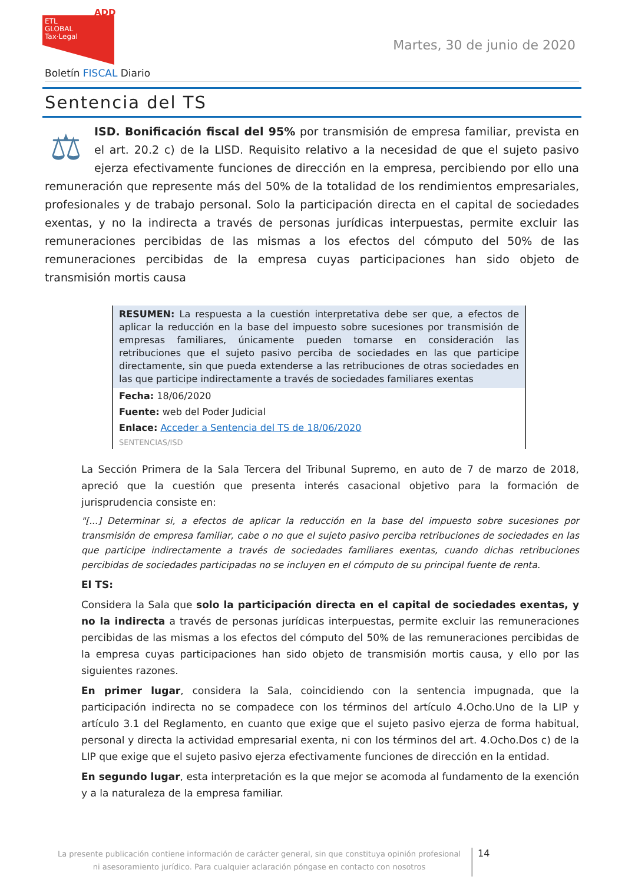ADD
ETL
GLOBAL
Tax·Legal
Martes, 30 de junio de 2020
Boletín FISCAL Diario
Sentencia del TS
⚖
ISD. Bonificación fiscal del 95% por transmisión de empresa familiar, prevista en el art. 20.2 c) de la LISD. Requisito relativo a la necesidad de que el sujeto pasivo ejerza efectivamente funciones de dirección en la empresa, percibiendo por ello una remuneración que represente más del 50% de la totalidad de los rendimientos empresariales, profesionales y de trabajo personal. Solo la participación directa en el capital de sociedades exentas, y no la indirecta a través de personas jurídicas interpuestas, permite excluir las remuneraciones percibidas de las mismas a los efectos del cómputo del 50% de las remuneraciones percibidas de la empresa cuyas participaciones han sido objeto de transmisión mortis causa
RESUMEN: La respuesta a la cuestión interpretativa debe ser que, a efectos de aplicar la reducción en la base del impuesto sobre sucesiones por transmisión de empresas familiares, únicamente pueden tomarse en consideración las retribuciones que el sujeto pasivo perciba de sociedades en las que participe directamente, sin que pueda extenderse a las retribuciones de otras sociedades en las que participe indirectamente a través de sociedades familiares exentas
Fecha: 18/06/2020
Fuente: web del Poder Judicial
Enlace: Acceder a Sentencia del TS de 18/06/2020
SENTENCIAS/ISD
La Sección Primera de la Sala Tercera del Tribunal Supremo, en auto de 7 de marzo de 2018, apreció que la cuestión que presenta interés casacional objetivo para la formación de jurisprudencia consiste en:
"[...] Determinar si, a efectos de aplicar la reducción en la base del impuesto sobre sucesiones por transmisión de empresa familiar, cabe o no que el sujeto pasivo perciba retribuciones de sociedades en las que participe indirectamente a través de sociedades familiares exentas, cuando dichas retribuciones percibidas de sociedades participadas no se incluyen en el cómputo de su principal fuente de renta.
El TS:
Considera la Sala que solo la participación directa en el capital de sociedades exentas, y no la indirecta a través de personas jurídicas interpuestas, permite excluir las remuneraciones percibidas de las mismas a los efectos del cómputo del 50% de las remuneraciones percibidas de la empresa cuyas participaciones han sido objeto de transmisión mortis causa, y ello por las siguientes razones.
En primer lugar, considera la Sala, coincidiendo con la sentencia impugnada, que la participación indirecta no se compadece con los términos del artículo 4.Ocho.Uno de la LIP y artículo 3.1 del Reglamento, en cuanto que exige que el sujeto pasivo ejerza de forma habitual, personal y directa la actividad empresarial exenta, ni con los términos del art. 4.Ocho.Dos c) de la LIP que exige que el sujeto pasivo ejerza efectivamente funciones de dirección en la entidad.
En segundo lugar, esta interpretación es la que mejor se acomoda al fundamento de la exención y a la naturaleza de la empresa familiar.
La presente publicación contiene información de carácter general, sin que constituya opinión profesional ni asesoramiento jurídico. Para cualquier aclaración póngase en contacto con nosotros
14